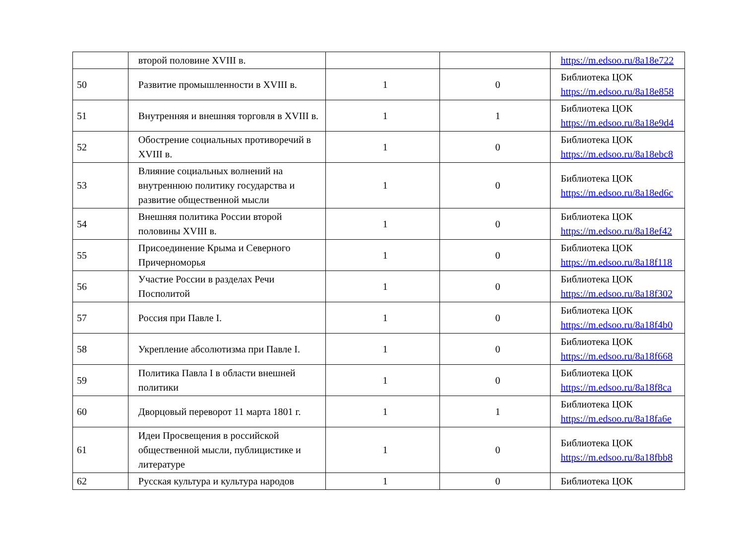| | второй половине XVIII в. | | | https://m.edsoo.ru/8a18e722 |
| 50 | Развитие промышленности в XVIII в. | 1 | 0 | Библиотека ЦОК https://m.edsoo.ru/8a18e858 |
| 51 | Внутренняя и внешняя торговля в XVIII в. | 1 | 1 | Библиотека ЦОК https://m.edsoo.ru/8a18e9d4 |
| 52 | Обострение социальных противоречий в XVIII в. | 1 | 0 | Библиотека ЦОК https://m.edsoo.ru/8a18ebc8 |
| 53 | Влияние социальных волнений на внутреннюю политику государства и развитие общественной мысли | 1 | 0 | Библиотека ЦОК https://m.edsoo.ru/8a18ed6c |
| 54 | Внешняя политика России второй половины XVIII в. | 1 | 0 | Библиотека ЦОК https://m.edsoo.ru/8a18ef42 |
| 55 | Присоединение Крыма и Северного Причерноморья | 1 | 0 | Библиотека ЦОК https://m.edsoo.ru/8a18f118 |
| 56 | Участие России в разделах Речи Посполитой | 1 | 0 | Библиотека ЦОК https://m.edsoo.ru/8a18f302 |
| 57 | Россия при Павле I. | 1 | 0 | Библиотека ЦОК https://m.edsoo.ru/8a18f4b0 |
| 58 | Укрепление абсолютизма при Павле I. | 1 | 0 | Библиотека ЦОК https://m.edsoo.ru/8a18f668 |
| 59 | Политика Павла I в области внешней политики | 1 | 0 | Библиотека ЦОК https://m.edsoo.ru/8a18f8ca |
| 60 | Дворцовый переворот 11 марта 1801 г. | 1 | 1 | Библиотека ЦОК https://m.edsoo.ru/8a18fa6e |
| 61 | Идеи Просвещения в российской общественной мысли, публицистике и литературе | 1 | 0 | Библиотека ЦОК https://m.edsoo.ru/8a18fbb8 |
| 62 | Русская культура и культура народов | 1 | 0 | Библиотека ЦОК |